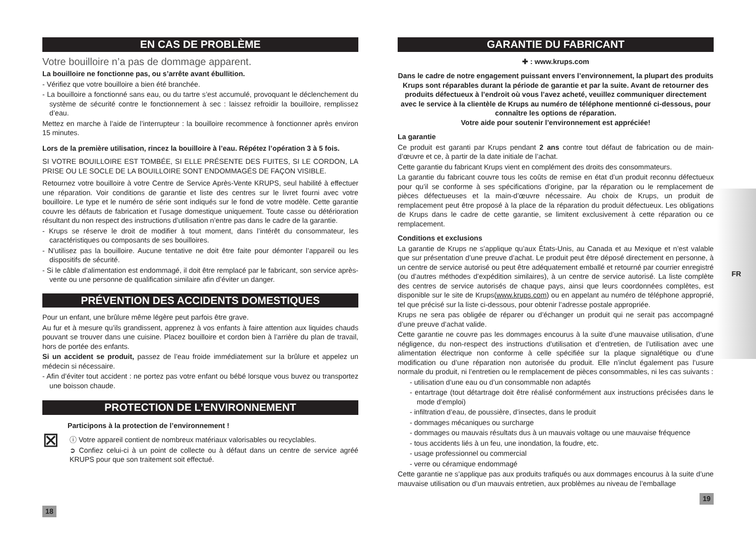FR
EN CAS DE PROBLÈME
Votre bouilloire n’a pas de dommage apparent.
La bouilloire ne fonctionne pas, ou s’arrête avant ébullition.
- Vérifiez que votre bouilloire a bien été branchée.
- La bouilloire a fonctionné sans eau, ou du tartre s’est accumulé, provoquant le déclenchement du système de sécurité contre le fonctionnement à sec : laissez refroidir la bouilloire, remplissez d’eau.
Mettez en marche à l’aide de l’interrupteur : la bouilloire recommence à fonctionner après environ 15 minutes.
Lors de la première utilisation, rincez la bouilloire à l’eau. Répétez l’opération 3 à 5 fois.
SI VOTRE BOUILLOIRE EST TOMBÉE, SI ELLE PRÉSENTE DES FUITES, SI LE CORDON, LA PRISE OU LE SOCLE DE LA BOUILLOIRE SONT ENDOMMAGÉS DE FAÇON VISIBLE.
Retournez votre bouilloire à votre Centre de Service Après-Vente KRUPS, seul habilité à effectuer une réparation. Voir conditions de garantie et liste des centres sur le livret fourni avec votre bouilloire. Le type et le numéro de série sont indiqués sur le fond de votre modèle. Cette garantie couvre les défauts de fabrication et l’usage domestique uniquement. Toute casse ou détérioration résultant du non respect des instructions d’utilisation n’entre pas dans le cadre de la garantie.
- Krups se réserve le droit de modifier à tout moment, dans l’intérêt du consommateur, les caractéristiques ou composants de ses bouilloires.
- N’utilisez pas la bouilloire. Aucune tentative ne doit être faite pour démonter l’appareil ou les dispositifs de sécurité.
- Si le câble d’alimentation est endommagé, il doit être remplacé par le fabricant, son service après-vente ou une personne de qualification similaire afin d’éviter un danger.
PRÉVENTION DES ACCIDENTS DOMESTIQUES
Pour un enfant, une brûlure même légère peut parfois être grave.
Au fur et à mesure qu’ils grandissent, apprenez à vos enfants à faire attention aux liquides chauds pouvant se trouver dans une cuisine. Placez bouilloire et cordon bien à l’arrière du plan de travail, hors de portée des enfants.
Si un accident se produit, passez de l’eau froide immédiatement sur la brûlure et appelez un médecin si nécessaire.
- Afin d’éviter tout accident : ne portez pas votre enfant ou bébé lorsque vous buvez ou transportez une boisson chaude.
PROTECTION DE L’ENVIRONNEMENT
Participons à la protection de l’environnement !
⊠
ⓘ Votre appareil contient de nombreux matériaux valorisables ou recyclables.
➲ Confiez celui-ci à un point de collecte ou à défaut dans un centre de service agréé KRUPS pour que son traitement soit effectué.
18
GARANTIE DU FABRICANT
✚ : www.krups.com
Dans le cadre de notre engagement puissant envers l’environnement, la plupart des produits Krups sont réparables durant la période de garantie et par la suite. Avant de retourner des produits défectueux à l’endroit où vous l’avez acheté, veuillez communiquer directement avec le service à la clientèle de Krups au numéro de téléphone mentionné ci-dessous, pour connaître les options de réparation.
Votre aide pour soutenir l’environnement est appréciée!
La garantie
Ce produit est garanti par Krups pendant 2 ans contre tout défaut de fabrication ou de main-d’œuvre et ce, à partir de la date initiale de l’achat.
Cette garantie du fabricant Krups vient en complément des droits des consommateurs.
La garantie du fabricant couvre tous les coûts de remise en état d’un produit reconnu défectueux pour qu’il se conforme à ses spécifications d’origine, par la réparation ou le remplacement de pièces défectueuses et la main-d’œuvre nécessaire. Au choix de Krups, un produit de remplacement peut être proposé à la place de la réparation du produit défectueux. Les obligations de Krups dans le cadre de cette garantie, se limitent exclusivement à cette réparation ou ce remplacement.
Conditions et exclusions
La garantie de Krups ne s’applique qu’aux États-Unis, au Canada et au Mexique et n’est valable que sur présentation d’une preuve d’achat. Le produit peut être déposé directement en personne, à un centre de service autorisé ou peut être adéquatement emballé et retourné par courrier enregistré (ou d’autres méthodes d’expédition similaires), à un centre de service autorisé. La liste complète des centres de service autorisés de chaque pays, ainsi que leurs coordonnées complètes, est disponible sur le site de Krups(www.krups.com) ou en appelant au numéro de téléphone approprié, tel que précisé sur la liste ci-dessous, pour obtenir l’adresse postale appropriée.
Krups ne sera pas obligée de réparer ou d’échanger un produit qui ne serait pas accompagné d’une preuve d’achat valide.
Cette garantie ne couvre pas les dommages encourus à la suite d’une mauvaise utilisation, d’une négligence, du non-respect des instructions d’utilisation et d’entretien, de l’utilisation avec une alimentation électrique non conforme à celle spécifiée sur la plaque signalétique ou d’une modification ou d’une réparation non autorisée du produit. Elle n’inclut également pas l’usure normale du produit, ni l’entretien ou le remplacement de pièces consommables, ni les cas suivants :
- utilisation d’une eau ou d’un consommable non adaptés
- entartrage (tout détartrage doit être réalisé conformément aux instructions précisées dans le mode d’emploi)
- infiltration d’eau, de poussière, d’insectes, dans le produit
- dommages mécaniques ou surcharge
- dommages ou mauvais résultats dus à un mauvais voltage ou une mauvaise fréquence
- tous accidents liés à un feu, une inondation, la foudre, etc.
- usage professionnel ou commercial
- verre ou céramique endommagé
Cette garantie ne s’applique pas aux produits trafiqués ou aux dommages encourus à la suite d’une mauvaise utilisation ou d’un mauvais entretien, aux problèmes au niveau de l’emballage
19